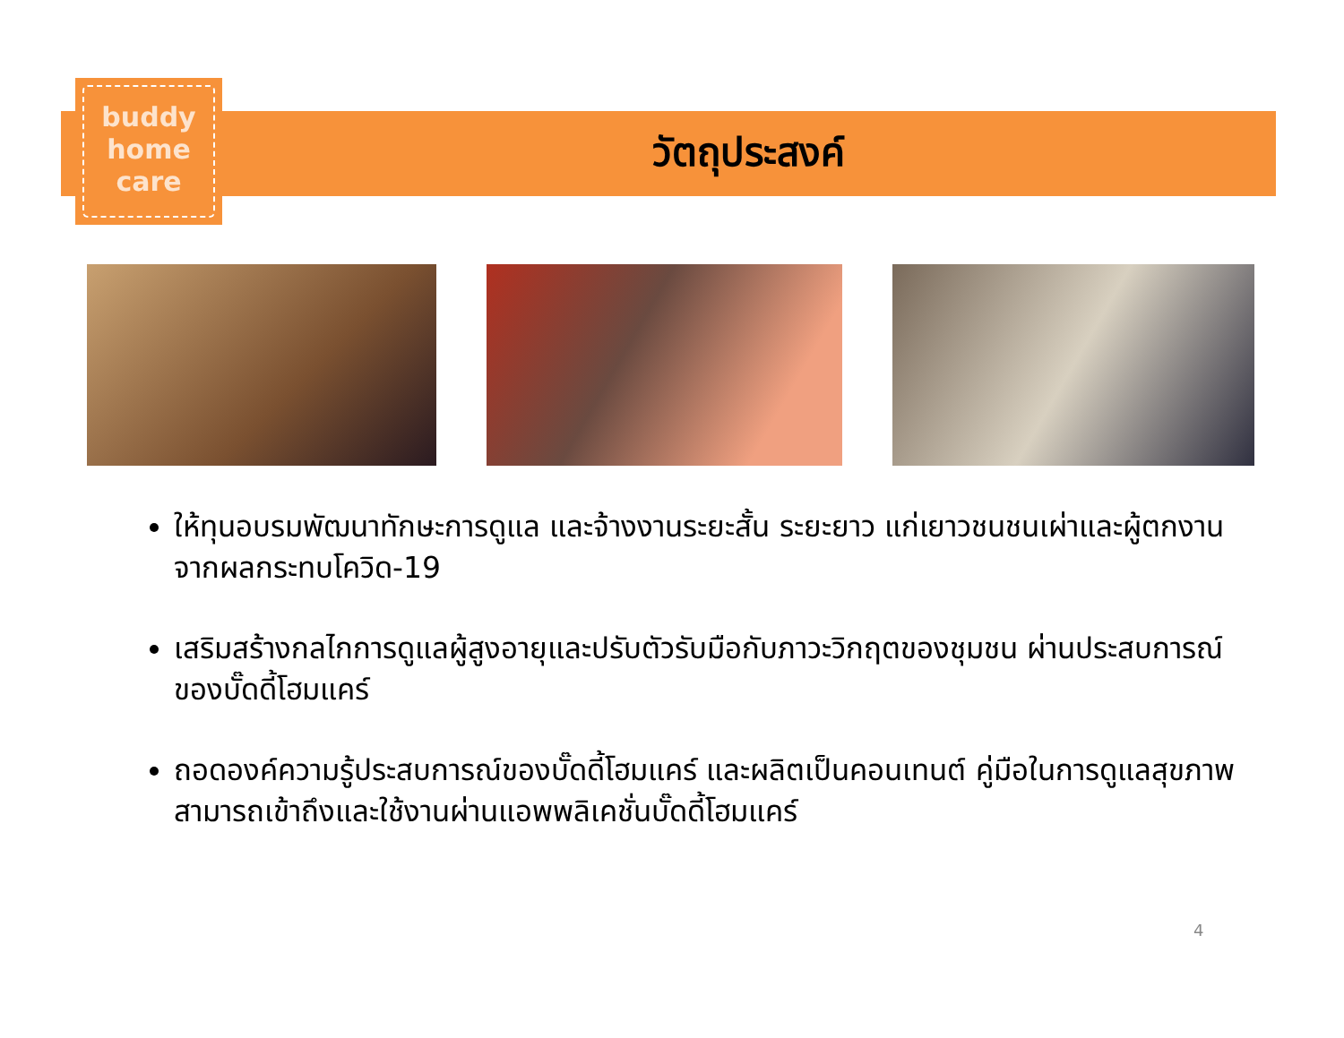buddy
home
care
วัตถุประสงค์
ให้ทุนอบรมพัฒนาทักษะการดูแล และจ้างงานระยะสั้น ระยะยาว แก่เยาวชนชนเผ่าและผู้ตกงานจากผลกระทบโควิด-19
เสริมสร้างกลไกการดูแลผู้สูงอายุและปรับตัวรับมือกับภาวะวิกฤตของชุมชน ผ่านประสบการณ์ของบั๊ดดี้โฮมแคร์
ถอดองค์ความรู้ประสบการณ์ของบั๊ดดี้โฮมแคร์ และผลิตเป็นคอนเทนต์ คู่มือในการดูแลสุขภาพ สามารถเข้าถึงและใช้งานผ่านแอพพลิเคชั่นบั๊ดดี้โฮมแคร์
4